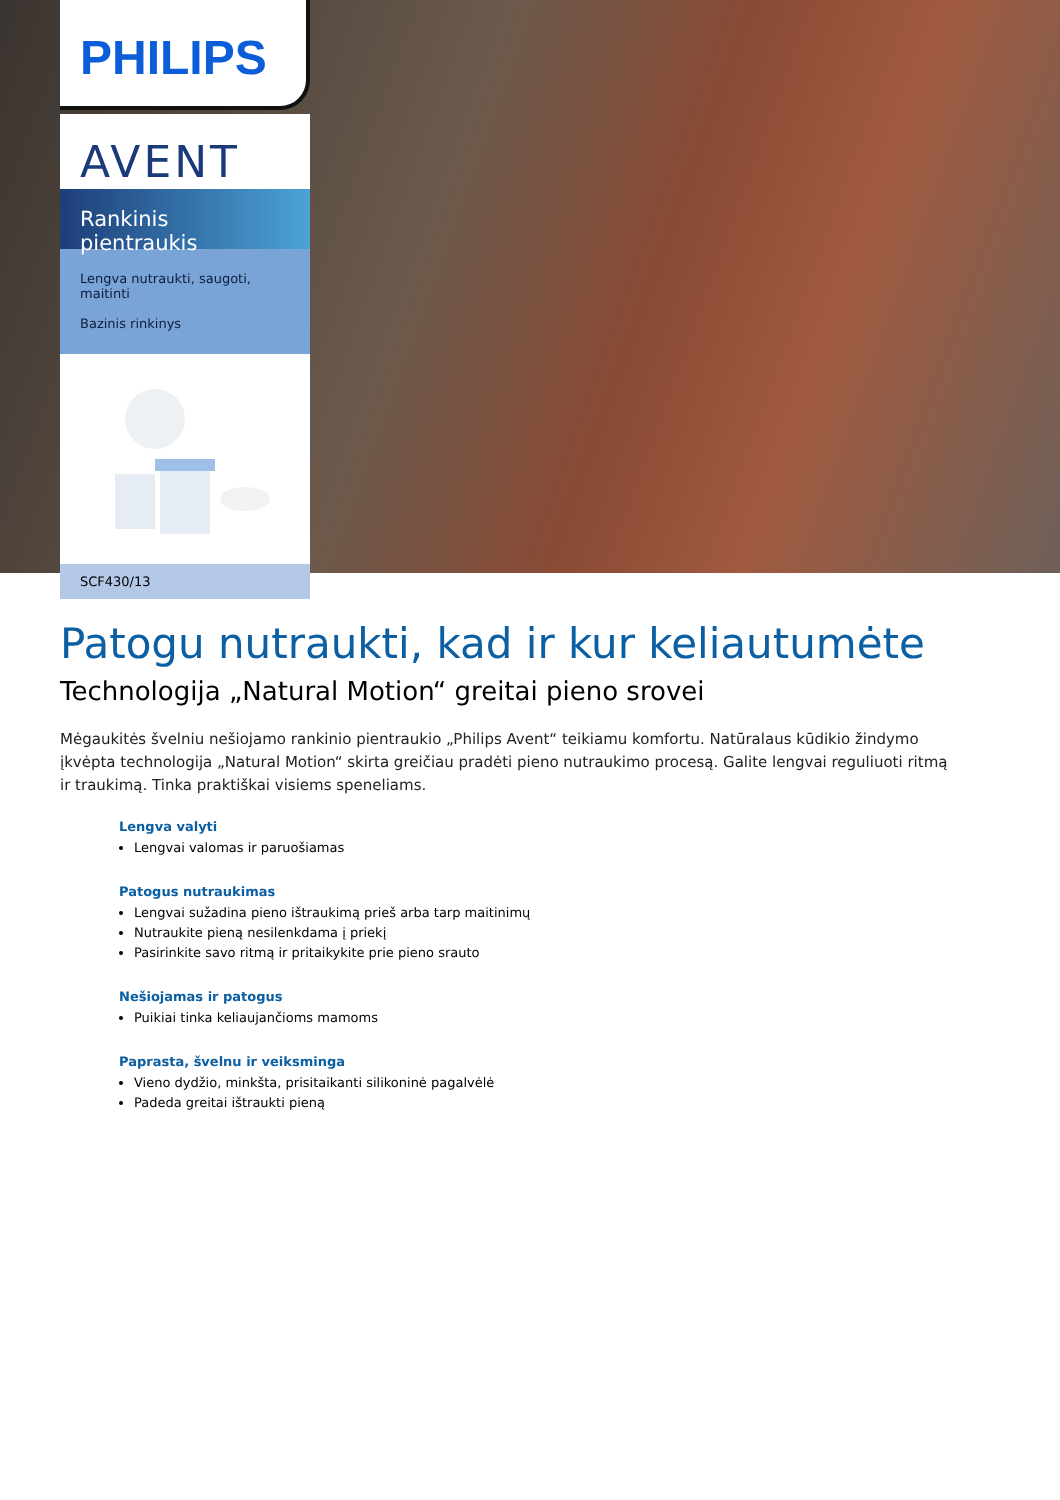PHILIPS
AVENT
Rankinis pientraukis
Lengva nutraukti, saugoti, maitinti
Bazinis rinkinys
SCF430/13
Patogu nutraukti, kad ir kur keliautumėte
Technologija „Natural Motion“ greitai pieno srovei
Mėgaukitės švelniu nešiojamo rankinio pientraukio „Philips Avent“ teikiamu komfortu. Natūralaus kūdikio žindymo įkvėpta technologija „Natural Motion“ skirta greičiau pradėti pieno nutraukimo procesą. Galite lengvai reguliuoti ritmą ir traukimą. Tinka praktiškai visiems speneliams.
Lengva valyti
Lengvai valomas ir paruošiamas
Patogus nutraukimas
Lengvai sužadina pieno ištraukimą prieš arba tarp maitinimų
Nutraukite pieną nesilenkdama į priekį
Pasirinkite savo ritmą ir pritaikykite prie pieno srauto
Nešiojamas ir patogus
Puikiai tinka keliaujančioms mamoms
Paprasta, švelnu ir veiksminga
Vieno dydžio, minkšta, prisitaikanti silikoninė pagalvėlė
Padeda greitai ištraukti pieną